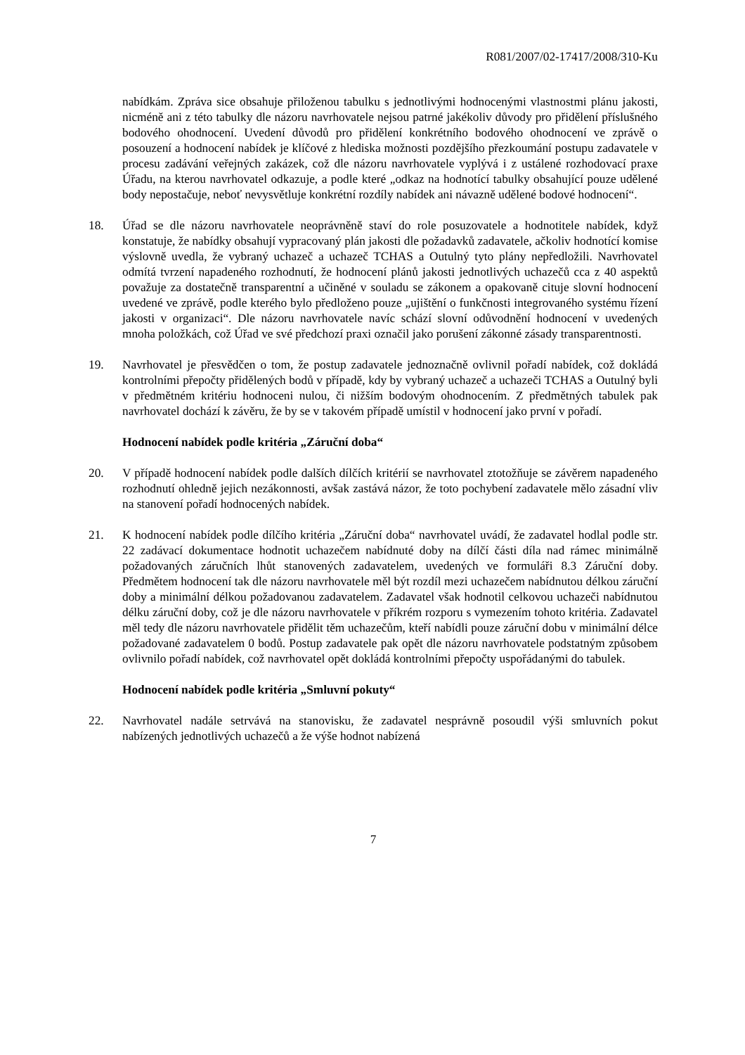R081/2007/02-17417/2008/310-Ku
nabídkám. Zpráva sice obsahuje přiloženou tabulku s jednotlivými hodnocenými vlastnostmi plánu jakosti, nicméně ani z této tabulky dle názoru navrhovatele nejsou patrné jakékoliv důvody pro přidělení příslušného bodového ohodnocení. Uvedení důvodů pro přidělení konkrétního bodového ohodnocení ve zprávě o posouzení a hodnocení nabídek je klíčové z hlediska možnosti pozdějšího přezkoumání postupu zadavatele v procesu zadávání veřejných zakázek, což dle názoru navrhovatele vyplývá i z ustálené rozhodovací praxe Úřadu, na kterou navrhovatel odkazuje, a podle které „odkaz na hodnotící tabulky obsahující pouze udělené body nepostačuje, neboť nevysvětluje konkrétní rozdíly nabídek ani návazně udělené bodové hodnocení“.
18. Úřad se dle názoru navrhovatele neoprávněně staví do role posuzovatele a hodnotitele nabídek, když konstatuje, že nabídky obsahují vypracovaný plán jakosti dle požadavků zadavatele, ačkoliv hodnotící komise výslovně uvedla, že vybraný uchazeč a uchazeč TCHAS a Outulný tyto plány nepředložili. Navrhovatel odmítá tvrzení napadeného rozhodnutí, že hodnocení plánů jakosti jednotlivých uchazečů cca z 40 aspektů považuje za dostatečně transparentní a učiněné v souladu se zákonem a opakovaně cituje slovní hodnocení uvedené ve zprávě, podle kterého bylo předloženo pouze „ujištění o funkčnosti integrovaného systému řízení jakosti v organizaci“. Dle názoru navrhovatele navíc schází slovní odůvodnění hodnocení v uvedených mnoha položkách, což Úřad ve své předchozí praxi označil jako porušení zákonné zásady transparentnosti.
19. Navrhovatel je přesvědčen o tom, že postup zadavatele jednoznačně ovlivnil pořadí nabídek, což dokládá kontrolními přepočty přidělených bodů v případě, kdy by vybraný uchazeč a uchazeči TCHAS a Outulný byli v předmětném kritériu hodnoceni nulou, či nižším bodovým ohodnocením. Z předmětných tabulek pak navrhovatel dochází k závěru, že by se v takovém případě umístil v hodnocení jako první v pořadí.
Hodnocení nabídek podle kritéria „Záruční doba“
20. V případě hodnocení nabídek podle dalších dílčích kritérií se navrhovatel ztotožňuje se závěrem napadeného rozhodnutí ohledně jejich nezákonnosti, avšak zastává názor, že toto pochybení zadavatele mělo zásadní vliv na stanovení pořadí hodnocených nabídek.
21. K hodnocení nabídek podle dílčího kritéria „Záruční doba“ navrhovatel uvádí, že zadavatel hodlal podle str. 22 zadávací dokumentace hodnotit uchazečem nabídnuté doby na dílčí části díla nad rámec minimálně požadovaných záručních lhůt stanovených zadavatelem, uvedených ve formuláři 8.3 Záruční doby. Předmětem hodnocení tak dle názoru navrhovatele měl být rozdíl mezi uchazečem nabídnutou délkou záruční doby a minimální délkou požadovanou zadavatelem. Zadavatel však hodnotil celkovou uchazeči nabídnutou délku záruční doby, což je dle názoru navrhovatele v příkrém rozporu s vymezením tohoto kritéria. Zadavatel měl tedy dle názoru navrhovatele přidělit těm uchazečům, kteří nabídli pouze záruční dobu v minimální délce požadované zadavatelem 0 bodů. Postup zadavatele pak opět dle názoru navrhovatele podstatným způsobem ovlivnilo pořadí nabídek, což navrhovatel opět dokládá kontrolními přepočty uspořádanými do tabulek.
Hodnocení nabídek podle kritéria „Smluvní pokuty“
22. Navrhovatel nadále setrvává na stanovisku, že zadavatel nesprávně posoudil výši smluvních pokut nabízených jednotlivých uchazečů a že výše hodnot nabízená
7